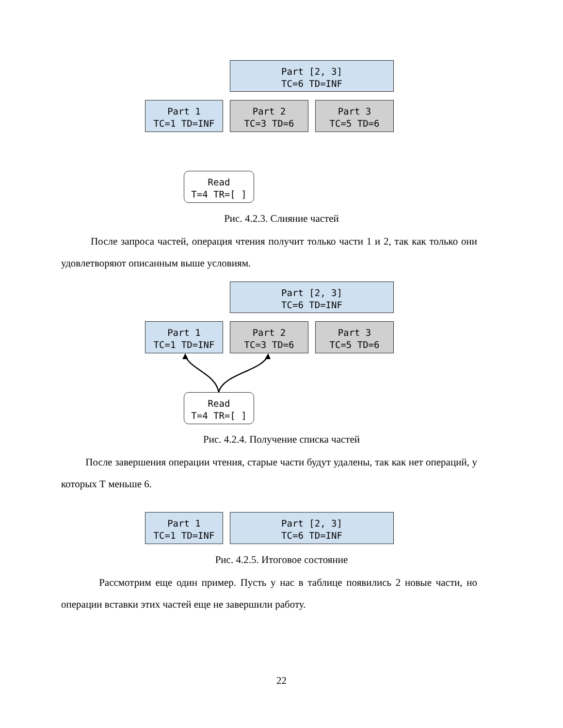Part [2, 3]
TC=6 TD=INF
Part 1
TC=1 TD=INF
Part 2
TC=3 TD=6
Part 3
TC=5 TD=6
Read
T=4 TR=[ ]
Рис. 4.2.3. Слияние частей
После запроса частей, операция чтения получит только части 1 и 2, так как только они удовлетворяют описанным выше условиям.
Part [2, 3]
TC=6 TD=INF
Part 1
TC=1 TD=INF
Part 2
TC=3 TD=6
Part 3
TC=5 TD=6
Read
T=4 TR=[ ]
Рис. 4.2.4. Получение списка частей
После завершения операции чтения, старые части будут удалены, так как нет операций, у которых Т меньше 6.
Part 1
TC=1 TD=INF
Part [2, 3]
TC=6 TD=INF
Рис. 4.2.5. Итоговое состояние
Рассмотрим еще один пример. Пусть у нас в таблице появились 2 новые части, но операции вставки этих частей еще не завершили работу.
22